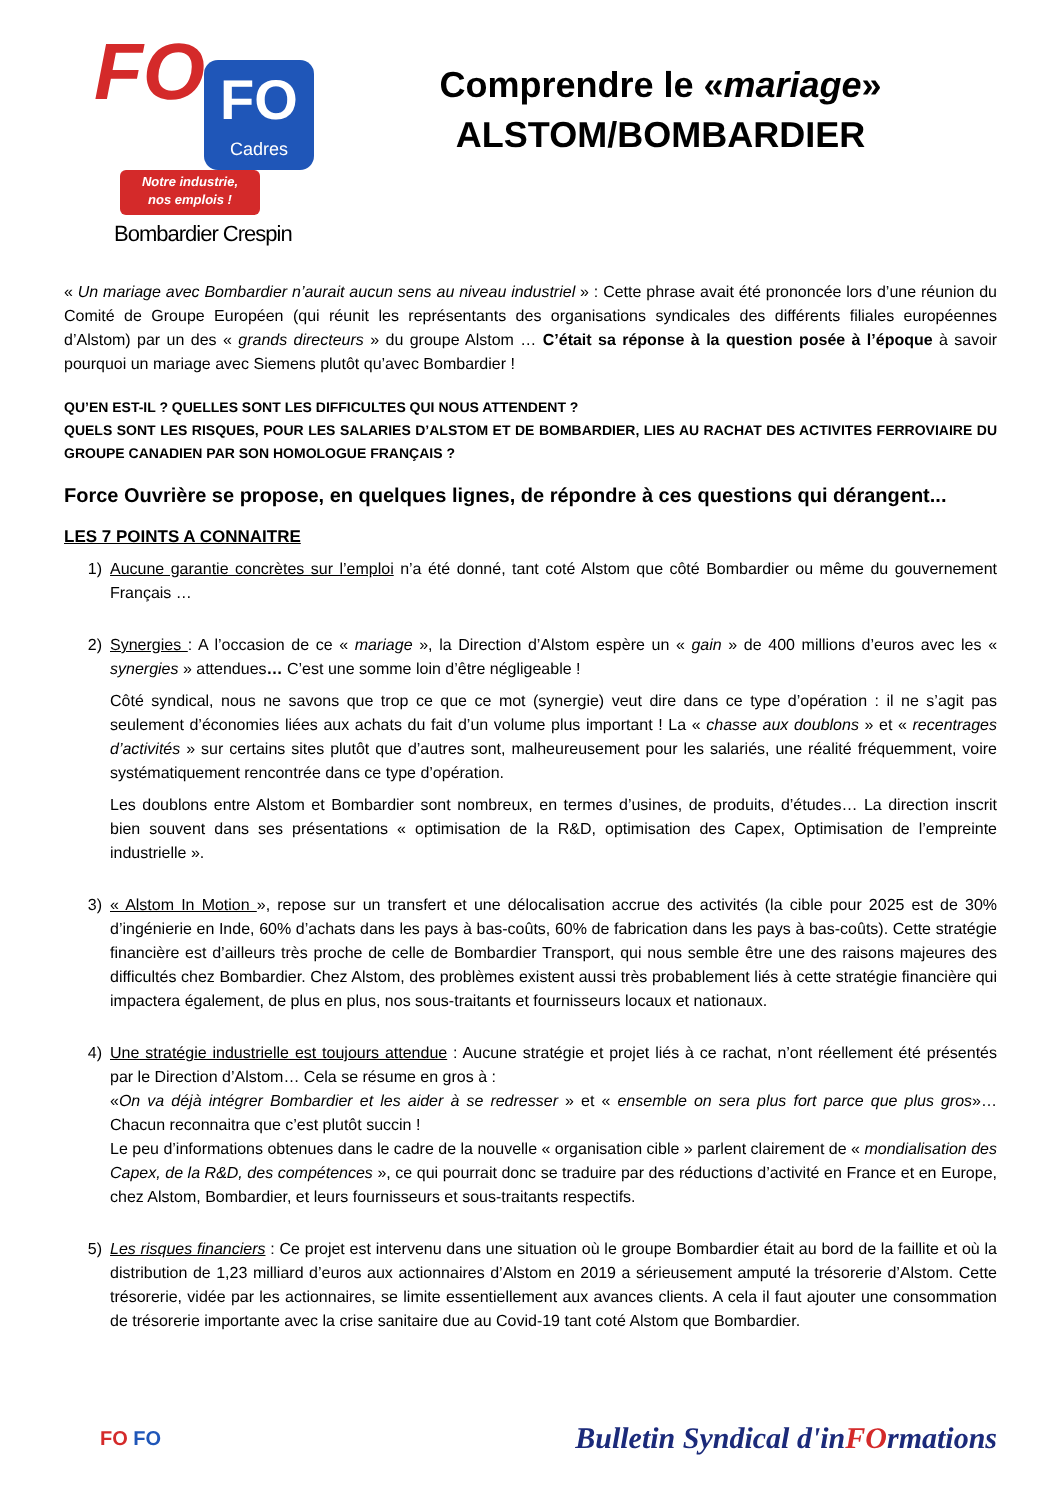FO
FO
Cadres
Notre industrie,
nos emplois !
Bombardier Crespin
Comprendre le «mariage»
ALSTOM/BOMBARDIER
« Un mariage avec Bombardier n’aurait aucun sens au niveau industriel » : Cette phrase avait été prononcée lors d’une réunion du Comité de Groupe Européen (qui réunit les représentants des organisations syndicales des différents filiales européennes d’Alstom) par un des « grands directeurs » du groupe Alstom … C’était sa réponse à la question posée à l’époque à savoir pourquoi un mariage avec Siemens plutôt qu’avec Bombardier !
QU’EN EST-IL ? QUELLES SONT LES DIFFICULTES QUI NOUS ATTENDENT ?
QUELS SONT LES RISQUES, POUR LES SALARIES D’ALSTOM ET DE BOMBARDIER, LIES AU RACHAT DES ACTIVITES FERROVIAIRE DU GROUPE CANADIEN PAR SON HOMOLOGUE FRANÇAIS ?
Force Ouvrière se propose, en quelques lignes, de répondre à ces questions qui dérangent...
LES 7 POINTS A CONNAITRE
1) Aucune garantie concrètes sur l’emploi n’a été donné, tant coté Alstom que côté Bombardier ou même du gouvernement Français …
2) Synergies : A l’occasion de ce « mariage », la Direction d’Alstom espère un « gain » de 400 millions d’euros avec les « synergies » attendues… C’est une somme loin d’être négligeable !
Côté syndical, nous ne savons que trop ce que ce mot (synergie) veut dire dans ce type d’opération : il ne s’agit pas seulement d’économies liées aux achats du fait d’un volume plus important ! La « chasse aux doublons » et « recentrages d’activités » sur certains sites plutôt que d’autres sont, malheureusement pour les salariés, une réalité fréquemment, voire systématiquement rencontrée dans ce type d’opération.
Les doublons entre Alstom et Bombardier sont nombreux, en termes d’usines, de produits, d’études… La direction inscrit bien souvent dans ses présentations « optimisation de la R&D, optimisation des Capex, Optimisation de l’empreinte industrielle ».
3) « Alstom In Motion », repose sur un transfert et une délocalisation accrue des activités (la cible pour 2025 est de 30% d’ingénierie en Inde, 60% d’achats dans les pays à bas-coûts, 60% de fabrication dans les pays à bas-coûts). Cette stratégie financière est d’ailleurs très proche de celle de Bombardier Transport, qui nous semble être une des raisons majeures des difficultés chez Bombardier. Chez Alstom, des problèmes existent aussi très probablement liés à cette stratégie financière qui impactera également, de plus en plus, nos sous-traitants et fournisseurs locaux et nationaux.
4) Une stratégie industrielle est toujours attendue : Aucune stratégie et projet liés à ce rachat, n’ont réellement été présentés par le Direction d’Alstom… Cela se résume en gros à :
«On va déjà intégrer Bombardier et les aider à se redresser » et « ensemble on sera plus fort parce que plus gros»… Chacun reconnaitra que c’est plutôt succin !
Le peu d’informations obtenues dans le cadre de la nouvelle « organisation cible » parlent clairement de « mondialisation des Capex, de la R&D, des compétences », ce qui pourrait donc se traduire par des réductions d’activité en France et en Europe, chez Alstom, Bombardier, et leurs fournisseurs et sous-traitants respectifs.
5) Les risques financiers : Ce projet est intervenu dans une situation où le groupe Bombardier était au bord de la faillite et où la distribution de 1,23 milliard d’euros aux actionnaires d’Alstom en 2019 a sérieusement amputé la trésorerie d’Alstom. Cette trésorerie, vidée par les actionnaires, se limite essentiellement aux avances clients. A cela il faut ajouter une consommation de trésorerie importante avec la crise sanitaire due au Covid-19 tant coté Alstom que Bombardier.
FO FO
Bulletin Syndical d'inFOrmations